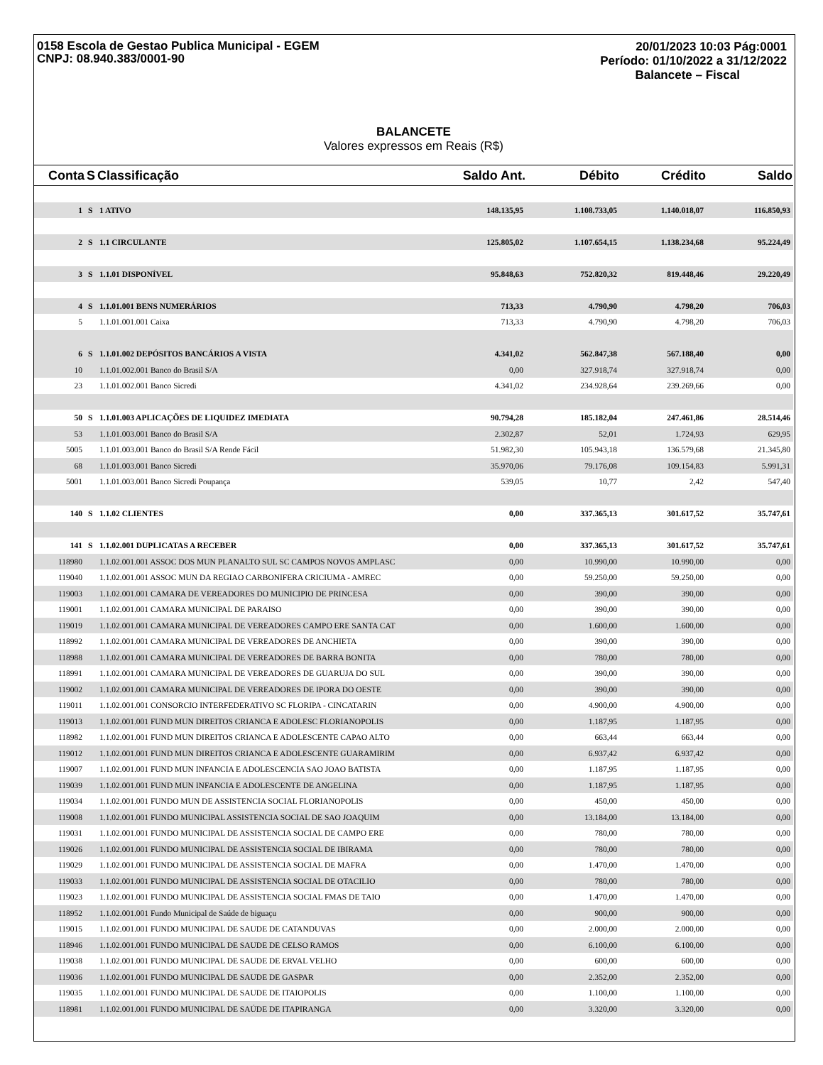0158 Escola de Gestao Publica Municipal - EGEM
CNPJ: 08.940.383/0001-90
20/01/2023 10:03 Pág:0001
Período: 01/10/2022 a 31/12/2022
Balancete – Fiscal
BALANCETE
Valores expressos em Reais (R$)
| Conta | S | Classificação | Saldo Ant. | Débito | Crédito | Saldo |
| --- | --- | --- | --- | --- | --- | --- |
| 1 | S | 1 ATIVO | 148.135,95 | 1.108.733,05 | 1.140.018,07 | 116.850,93 |
| 2 | S | 1.1 CIRCULANTE | 125.805,02 | 1.107.654,15 | 1.138.234,68 | 95.224,49 |
| 3 | S | 1.1.01 DISPONÍVEL | 95.848,63 | 752.820,32 | 819.448,46 | 29.220,49 |
| 4 | S | 1.1.01.001 BENS NUMERÁRIOS | 713,33 | 4.790,90 | 4.798,20 | 706,03 |
| 5 | | 1.1.01.001.001 Caixa | 713,33 | 4.790,90 | 4.798,20 | 706,03 |
| 6 | S | 1.1.01.002 DEPÓSITOS BANCÁRIOS A VISTA | 4.341,02 | 562.847,38 | 567.188,40 | 0,00 |
| 10 | | 1.1.01.002.001 Banco do Brasil S/A | 0,00 | 327.918,74 | 327.918,74 | 0,00 |
| 23 | | 1.1.01.002.001 Banco Sicredi | 4.341,02 | 234.928,64 | 239.269,66 | 0,00 |
| 50 | S | 1.1.01.003 APLICAÇÕES DE LIQUIDEZ IMEDIATA | 90.794,28 | 185.182,04 | 247.461,86 | 28.514,46 |
| 53 | | 1.1.01.003.001 Banco do Brasil S/A | 2.302,87 | 52,01 | 1.724,93 | 629,95 |
| 5005 | | 1.1.01.003.001 Banco do Brasil S/A Rende Fácil | 51.982,30 | 105.943,18 | 136.579,68 | 21.345,80 |
| 68 | | 1.1.01.003.001 Banco Sicredi | 35.970,06 | 79.176,08 | 109.154,83 | 5.991,31 |
| 5001 | | 1.1.01.003.001 Banco Sicredi Poupança | 539,05 | 10,77 | 2,42 | 547,40 |
| 140 | S | 1.1.02 CLIENTES | 0,00 | 337.365,13 | 301.617,52 | 35.747,61 |
| 141 | S | 1.1.02.001 DUPLICATAS A RECEBER | 0,00 | 337.365,13 | 301.617,52 | 35.747,61 |
| 118980 | | 1.1.02.001.001 ASSOC DOS MUN PLANALTO SUL SC CAMPOS NOVOS AMPLASC | 0,00 | 10.990,00 | 10.990,00 | 0,00 |
| 119040 | | 1.1.02.001.001 ASSOC MUN DA REGIAO CARBONIFERA CRICIUMA - AMREC | 0,00 | 59.250,00 | 59.250,00 | 0,00 |
| 119003 | | 1.1.02.001.001 CAMARA DE VEREADORES DO MUNICIPIO DE PRINCESA | 0,00 | 390,00 | 390,00 | 0,00 |
| 119001 | | 1.1.02.001.001 CAMARA MUNICIPAL DE PARAISO | 0,00 | 390,00 | 390,00 | 0,00 |
| 119019 | | 1.1.02.001.001 CAMARA MUNICIPAL DE VEREADORES CAMPO ERE SANTA CAT | 0,00 | 1.600,00 | 1.600,00 | 0,00 |
| 118992 | | 1.1.02.001.001 CAMARA MUNICIPAL DE VEREADORES DE ANCHIETA | 0,00 | 390,00 | 390,00 | 0,00 |
| 118988 | | 1.1.02.001.001 CAMARA MUNICIPAL DE VEREADORES DE BARRA BONITA | 0,00 | 780,00 | 780,00 | 0,00 |
| 118991 | | 1.1.02.001.001 CAMARA MUNICIPAL DE VEREADORES DE GUARUJA DO SUL | 0,00 | 390,00 | 390,00 | 0,00 |
| 119002 | | 1.1.02.001.001 CAMARA MUNICIPAL DE VEREADORES DE IPORA DO OESTE | 0,00 | 390,00 | 390,00 | 0,00 |
| 119011 | | 1.1.02.001.001 CONSORCIO INTERFEDERATIVO SC FLORIPA - CINCATARIN | 0,00 | 4.900,00 | 4.900,00 | 0,00 |
| 119013 | | 1.1.02.001.001 FUND MUN DIREITOS CRIANCA E ADOLESC FLORIANOPOLIS | 0,00 | 1.187,95 | 1.187,95 | 0,00 |
| 118982 | | 1.1.02.001.001 FUND MUN DIREITOS CRIANCA E ADOLESCENTE CAPAO ALTO | 0,00 | 663,44 | 663,44 | 0,00 |
| 119012 | | 1.1.02.001.001 FUND MUN DIREITOS CRIANCA E ADOLESCENTE GUARAMIRIM | 0,00 | 6.937,42 | 6.937,42 | 0,00 |
| 119007 | | 1.1.02.001.001 FUND MUN INFANCIA E ADOLESCENCIA SAO JOAO BATISTA | 0,00 | 1.187,95 | 1.187,95 | 0,00 |
| 119039 | | 1.1.02.001.001 FUND MUN INFANCIA E ADOLESCENTE DE ANGELINA | 0,00 | 1.187,95 | 1.187,95 | 0,00 |
| 119034 | | 1.1.02.001.001 FUNDO MUN DE ASSISTENCIA SOCIAL FLORIANOPOLIS | 0,00 | 450,00 | 450,00 | 0,00 |
| 119008 | | 1.1.02.001.001 FUNDO MUNICIPAL ASSISTENCIA SOCIAL DE SAO JOAQUIM | 0,00 | 13.184,00 | 13.184,00 | 0,00 |
| 119031 | | 1.1.02.001.001 FUNDO MUNICIPAL DE ASSISTENCIA SOCIAL DE CAMPO ERE | 0,00 | 780,00 | 780,00 | 0,00 |
| 119026 | | 1.1.02.001.001 FUNDO MUNICIPAL DE ASSISTENCIA SOCIAL DE IBIRAMA | 0,00 | 780,00 | 780,00 | 0,00 |
| 119029 | | 1.1.02.001.001 FUNDO MUNICIPAL DE ASSISTENCIA SOCIAL DE MAFRA | 0,00 | 1.470,00 | 1.470,00 | 0,00 |
| 119033 | | 1.1.02.001.001 FUNDO MUNICIPAL DE ASSISTENCIA SOCIAL DE OTACILIO | 0,00 | 780,00 | 780,00 | 0,00 |
| 119023 | | 1.1.02.001.001 FUNDO MUNICIPAL DE ASSISTENCIA SOCIAL FMAS DE TAIO | 0,00 | 1.470,00 | 1.470,00 | 0,00 |
| 118952 | | 1.1.02.001.001 Fundo Municipal de Saúde de biguaçu | 0,00 | 900,00 | 900,00 | 0,00 |
| 119015 | | 1.1.02.001.001 FUNDO MUNICIPAL DE SAUDE DE CATANDUVAS | 0,00 | 2.000,00 | 2.000,00 | 0,00 |
| 118946 | | 1.1.02.001.001 FUNDO MUNICIPAL DE SAUDE DE CELSO RAMOS | 0,00 | 6.100,00 | 6.100,00 | 0,00 |
| 119038 | | 1.1.02.001.001 FUNDO MUNICIPAL DE SAUDE DE ERVAL VELHO | 0,00 | 600,00 | 600,00 | 0,00 |
| 119036 | | 1.1.02.001.001 FUNDO MUNICIPAL DE SAUDE DE GASPAR | 0,00 | 2.352,00 | 2.352,00 | 0,00 |
| 119035 | | 1.1.02.001.001 FUNDO MUNICIPAL DE SAUDE DE ITAIOPOLIS | 0,00 | 1.100,00 | 1.100,00 | 0,00 |
| 118981 | | 1.1.02.001.001 FUNDO MUNICIPAL DE SAÚDE DE ITAPIRANGA | 0,00 | 3.320,00 | 3.320,00 | 0,00 |